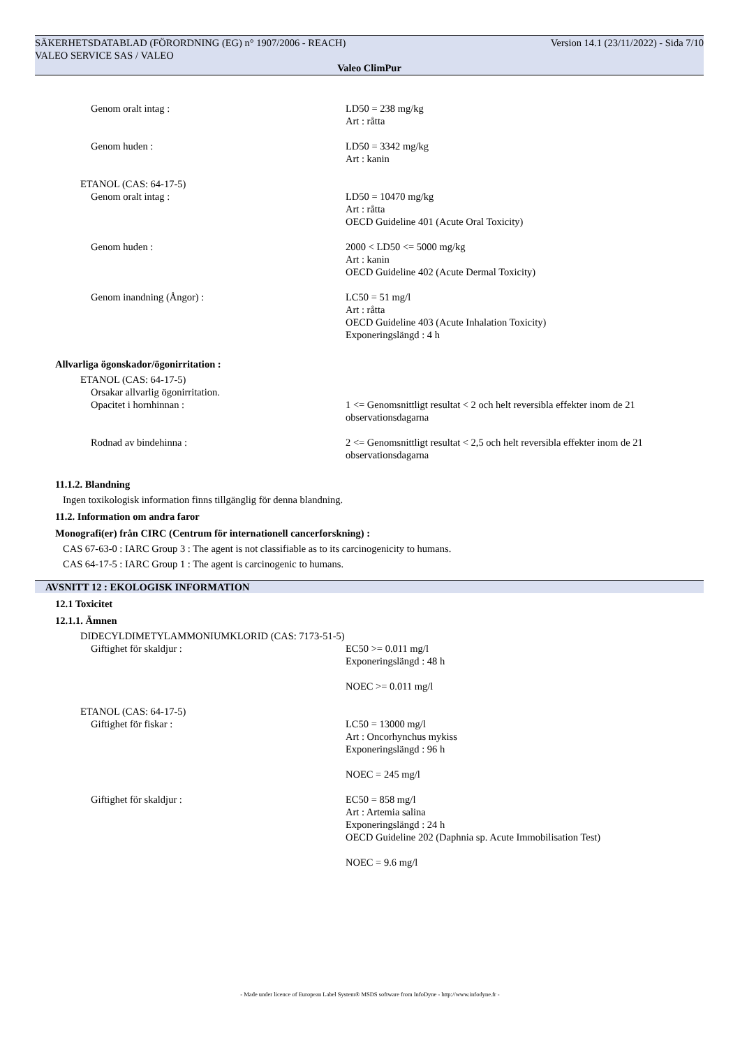Version 14.1 (23/11/2022) - Sida 7/10 SÄKERHETSDATABLAD (FÖRORDNING (EG) n° 1907/2006 - REACH)
VALEO SERVICE SAS / VALEO
Valeo ClimPur
Genom oralt intag : LD50 = 238 mg/kg
Art : råtta
Genom huden : LD50 = 3342 mg/kg
Art : kanin
ETANOL (CAS: 64-17-5)
Genom oralt intag : LD50 = 10470 mg/kg
Art : råtta
OECD Guideline 401 (Acute Oral Toxicity)
Genom huden : 2000 < LD50 <= 5000 mg/kg
Art : kanin
OECD Guideline 402 (Acute Dermal Toxicity)
Genom inandning (Ångor) : LC50 = 51 mg/l
Art : råtta
OECD Guideline 403 (Acute Inhalation Toxicity)
Exponeringslängd : 4 h
Allvarliga ögonskador/ögonirritation :
ETANOL (CAS: 64-17-5)
Orsakar allvarlig ögonirritation.
Opacitet i hornhinnan : 1 <= Genomsnittligt resultat < 2 och helt reversibla effekter inom de 21
observationsdagarna
Rodnad av bindehinna : 2 <= Genomsnittligt resultat < 2,5 och helt reversibla effekter inom de 21
observationsdagarna
11.1.2. Blandning
Ingen toxikologisk information finns tillgänglig för denna blandning.
11.2. Information om andra faror
Monografi(er) från CIRC (Centrum för internationell cancerforskning) :
CAS 67-63-0 : IARC Group 3 : The agent is not classifiable as to its carcinogenicity to humans.
CAS 64-17-5 : IARC Group 1 : The agent is carcinogenic to humans.
AVSNITT 12 : EKOLOGISK INFORMATION
12.1 Toxicitet
12.1.1. Ämnen
DIDECYLDIMETYLAMMONIUMKLORID (CAS: 7173-51-5)
Giftighet för skaldjur : EC50 >= 0.011 mg/l
Exponeringslängd : 48 h
NOEC >= 0.011 mg/l
ETANOL (CAS: 64-17-5)
Giftighet för fiskar : LC50 = 13000 mg/l
Art : Oncorhynchus mykiss
Exponeringslängd : 96 h
NOEC = 245 mg/l
Giftighet för skaldjur : EC50 = 858 mg/l
Art : Artemia salina
Exponeringslängd : 24 h
OECD Guideline 202 (Daphnia sp. Acute Immobilisation Test)
NOEC = 9.6 mg/l
- Made under licence of European Label System® MSDS software from InfoDyne - http://www.infodyne.fr -